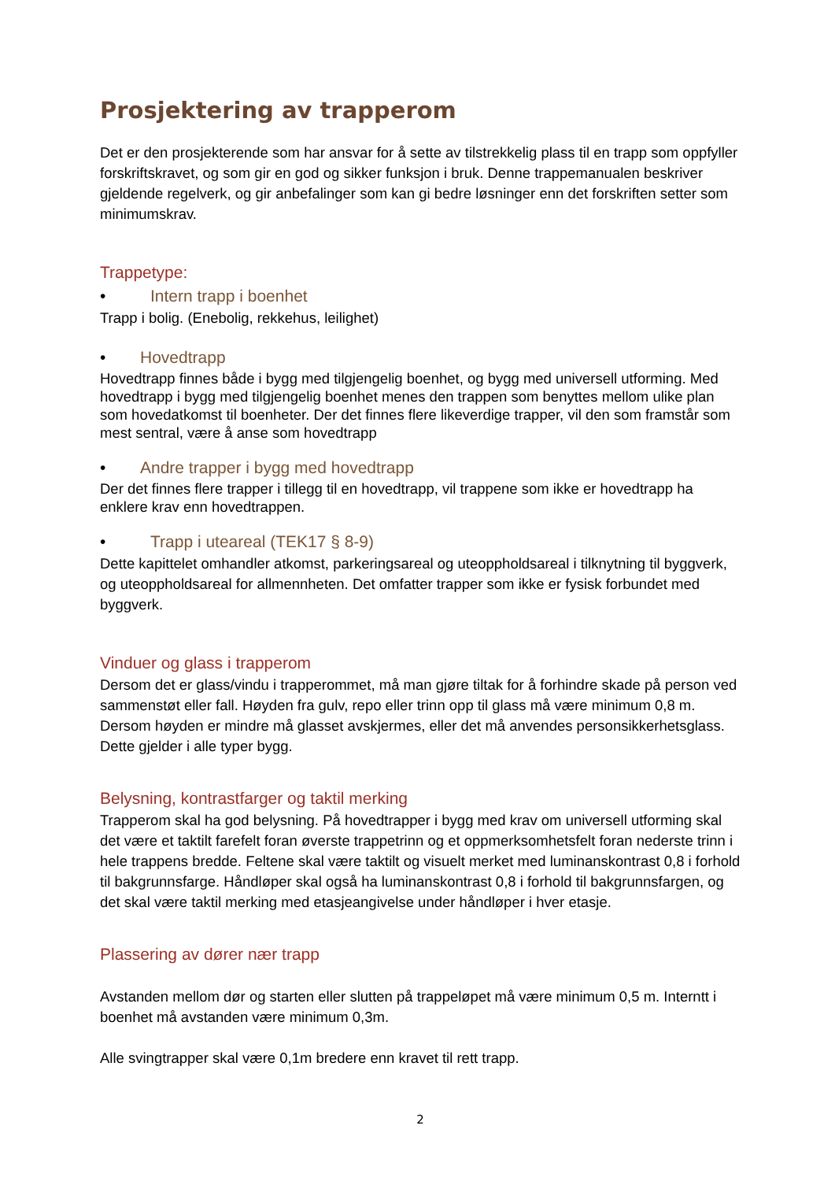Prosjektering av trapperom
Det er den prosjekterende som har ansvar for å sette av tilstrekkelig plass til en trapp som oppfyller forskriftskravet, og som gir en god og sikker funksjon i bruk. Denne trappemanualen beskriver gjeldende regelverk, og gir anbefalinger som kan gi bedre løsninger enn det forskriften setter som minimumskrav.
Trappetype:
• Intern trapp i boenhet
Trapp i bolig. (Enebolig, rekkehus, leilighet)
• Hovedtrapp
Hovedtrapp finnes både i bygg med tilgjengelig boenhet, og bygg med universell utforming. Med hovedtrapp i bygg med tilgjengelig boenhet menes den trappen som benyttes mellom ulike plan som hovedatkomst til boenheter. Der det finnes flere likeverdige trapper, vil den som framstår som mest sentral, være å anse som hovedtrapp
• Andre trapper i bygg med hovedtrapp
Der det finnes flere trapper i tillegg til en hovedtrapp, vil trappene som ikke er hovedtrapp ha enklere krav enn hovedtrappen.
• Trapp i uteareal (TEK17 § 8-9)
Dette kapittelet omhandler atkomst, parkeringsareal og uteoppholdsareal i tilknytning til byggverk, og uteoppholdsareal for allmennheten. Det omfatter trapper som ikke er fysisk forbundet med byggverk.
Vinduer og glass i trapperom
Dersom det er glass/vindu i trapperommet, må man gjøre tiltak for å forhindre skade på person ved sammenstøt eller fall. Høyden fra gulv, repo eller trinn opp til glass må være minimum 0,8 m. Dersom høyden er mindre må glasset avskjermes, eller det må anvendes personsikkerhetsglass. Dette gjelder i alle typer bygg.
Belysning, kontrastfarger og taktil merking
Trapperom skal ha god belysning. På hovedtrapper i bygg med krav om universell utforming skal det være et taktilt farefelt foran øverste trappetrinn og et oppmerksomhetsfelt foran nederste trinn i hele trappens bredde. Feltene skal være taktilt og visuelt merket med luminanskontrast 0,8 i forhold til bakgrunnsfarge. Håndløper skal også ha luminanskontrast 0,8 i forhold til bakgrunnsfargen, og det skal være taktil merking med etasjeangivelse under håndløper i hver etasje.
Plassering av dører nær trapp
Avstanden mellom dør og starten eller slutten på trappeløpet må være minimum 0,5 m. Interntt i boenhet må avstanden være minimum 0,3m.
Alle svingtrapper skal være 0,1m bredere enn kravet til rett trapp.
2